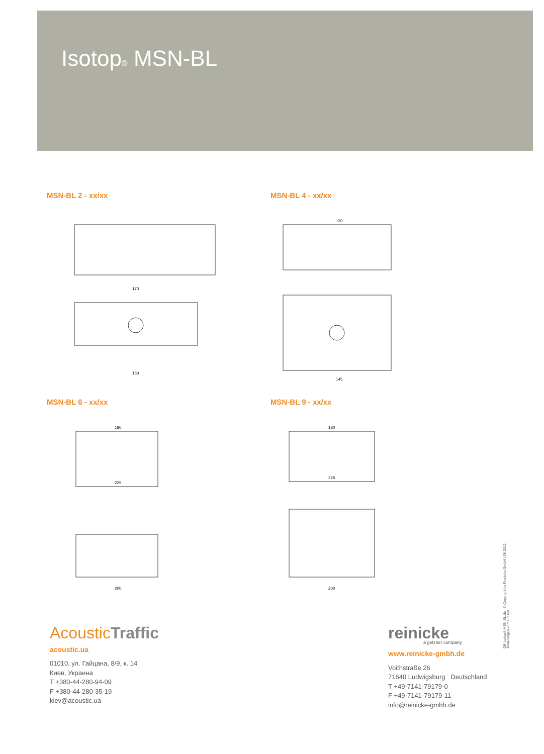Isotop® MSN-BL
MSN-BL 2 - xx/xx
170
150
MSN-BL 4 - xx/xx
120
145
MSN-BL 6 - xx/xx
180
225
200
MSN-BL 9 - xx/xx
180
225
200
AcousticTraffic
acoustic.ua
01010, ул. Гайцана, 8/9, к. 14
Киев, Украина
T +380-44-280-94-09
F +380-44-280-35-19
kiev@acoustic.ua
reinicke
a getzner company
www.reinicke-gmbh.de
Voithstraße 26
71640 Ludwigsburg Deutschland
T +49-7141-79179-0
F +49-7141-79179-11
info@reinicke-gmbh.de
DB Isotop® MSN-BL.de · © Copyright by Reinicke GmbH | 08-2012
Änderungen vorbehalten.